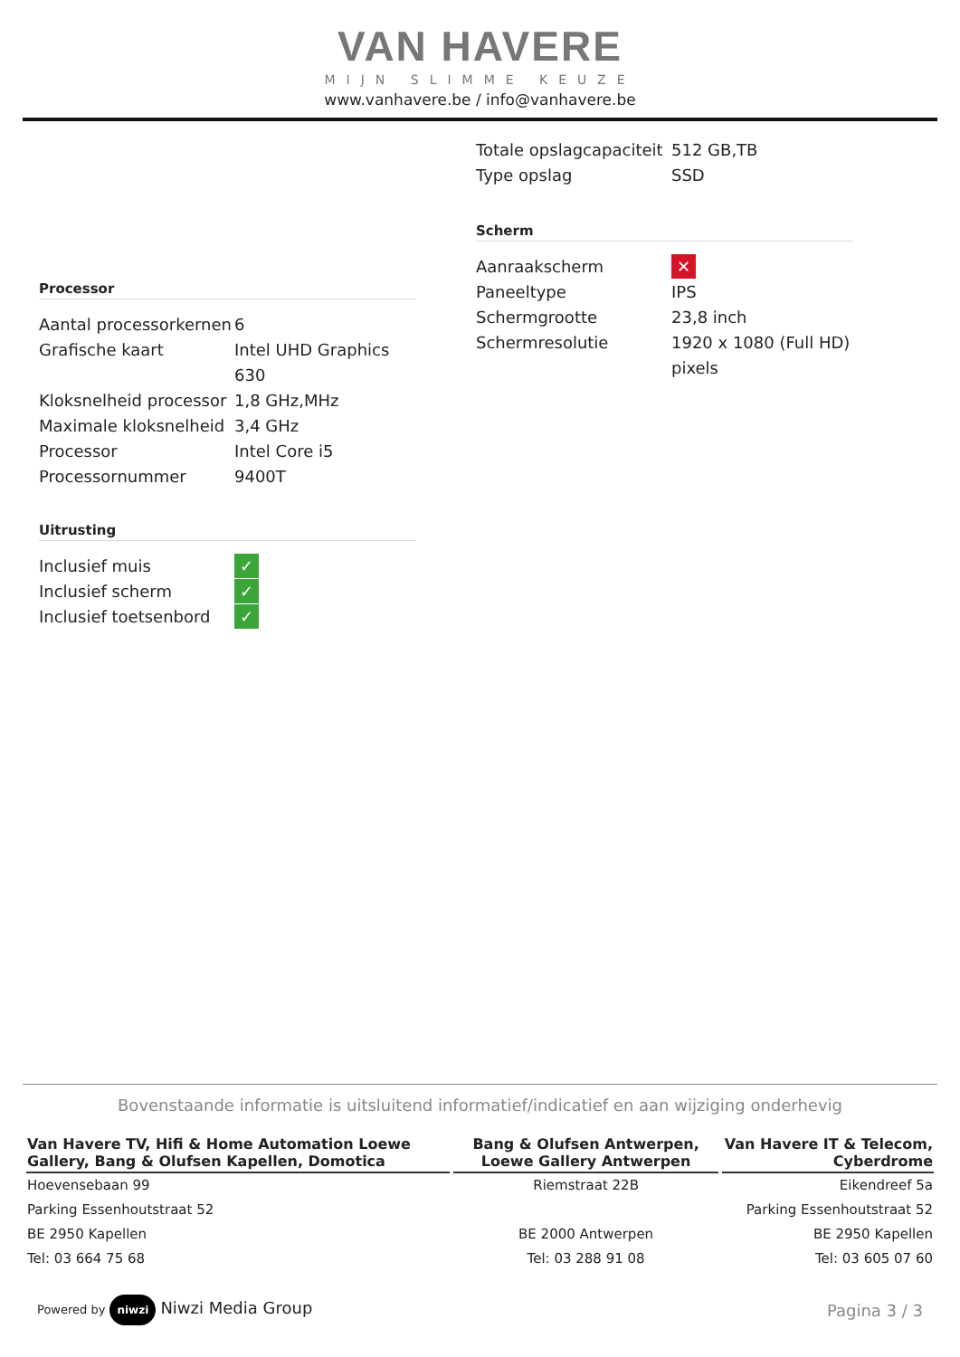VAN HAVERE
MIJN SLIMME KEUZE
www.vanhavere.be / info@vanhavere.be
Processor
| Aantal processorkernen | 6 |
| Grafische kaart | Intel UHD Graphics 630 |
| Kloksnelheid processor | 1,8 GHz,MHz |
| Maximale kloksnelheid | 3,4 GHz |
| Processor | Intel Core i5 |
| Processornummer | 9400T |
Uitrusting
| Inclusief muis | ✓ |
| Inclusief scherm | ✓ |
| Inclusief toetsenbord | ✓ |
| Totale opslagcapaciteit | 512 GB,TB |
| Type opslag | SSD |
Scherm
| Aanraakscherm | ✕ |
| Paneeltype | IPS |
| Schermgrootte | 23,8 inch |
| Schermresolutie | 1920 x 1080 (Full HD) pixels |
Bovenstaande informatie is uitsluitend informatief/indicatief en aan wijziging onderhevig
| Van Havere TV, Hifi & Home Automation Loewe Gallery, Bang & Olufsen Kapellen, Domotica | Bang & Olufsen Antwerpen, Loewe Gallery Antwerpen | Van Havere IT & Telecom, Cyberdrome |
| --- | --- | --- |
| Hoevensebaan 99 | Riemstraat 22B | Eikendreef 5a |
| Parking Essenhoutstraat 52 | | Parking Essenhoutstraat 52 |
| BE 2950 Kapellen | BE 2000 Antwerpen | BE 2950 Kapellen |
| Tel: 03 664 75 68 | Tel: 03 288 91 08 | Tel: 03 605 07 60 |
Powered by niwzi Niwzi Media Group
Pagina 3 / 3